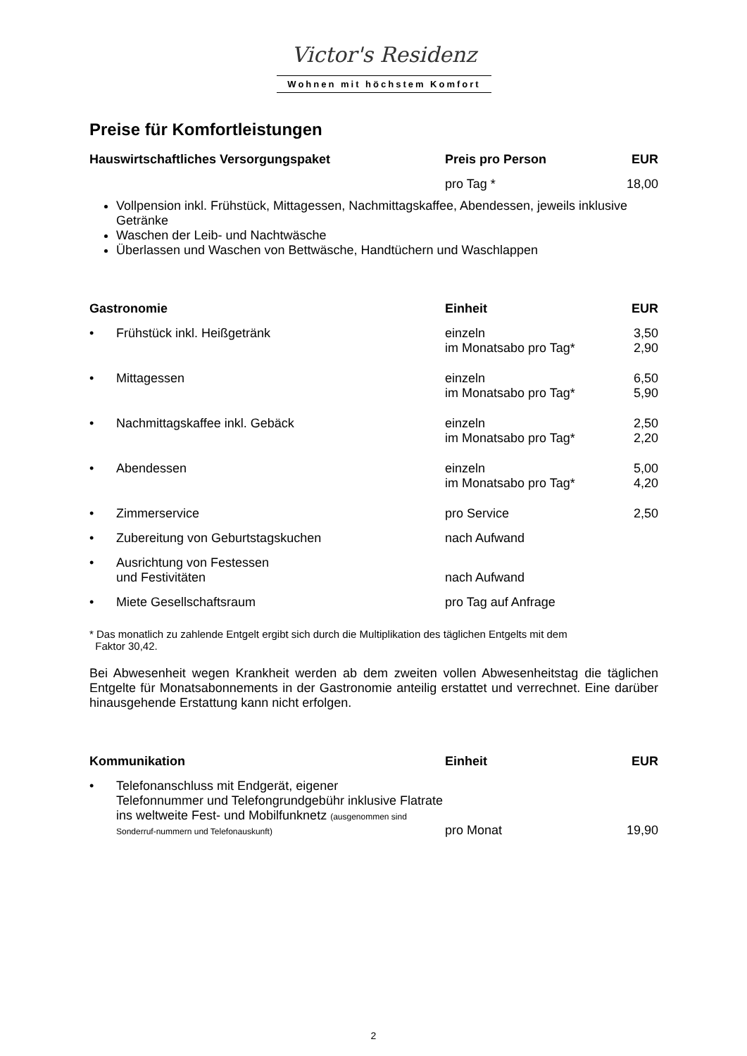Victor's Residenz
Wohnen mit höchstem Komfort
Preise für Komfortleistungen
| Hauswirtschaftliches Versorgungspaket | Preis pro Person | EUR |
| --- | --- | --- |
| | pro Tag * | 18,00 |
Vollpension inkl. Frühstück, Mittagessen, Nachmittagskaffee, Abendessen, jeweils inklusive Getränke
Waschen der Leib- und Nachtwäsche
Überlassen und Waschen von Bettwäsche, Handtüchern und Waschlappen
| Gastronomie | Einheit | EUR |
| --- | --- | --- |
| • Frühstück inkl. Heißgetränk | einzeln im Monatsabo pro Tag* | 3,50 2,90 |
| • Mittagessen | einzeln im Monatsabo pro Tag* | 6,50 5,90 |
| • Nachmittagskaffee inkl. Gebäck | einzeln im Monatsabo pro Tag* | 2,50 2,20 |
| • Abendessen | einzeln im Monatsabo pro Tag* | 5,00 4,20 |
| • Zimmerservice | pro Service | 2,50 |
| • Zubereitung von Geburtstagskuchen | nach Aufwand | |
| • Ausrichtung von Festessen und Festivitäten | nach Aufwand | |
| • Miete Gesellschaftsraum | pro Tag auf Anfrage | |
* Das monatlich zu zahlende Entgelt ergibt sich durch die Multiplikation des täglichen Entgelts mit dem
Faktor 30,42.
Bei Abwesenheit wegen Krankheit werden ab dem zweiten vollen Abwesenheitstag die täglichen Entgelte für Monatsabonnements in der Gastronomie anteilig erstattet und verrechnet. Eine darüber hinausgehende Erstattung kann nicht erfolgen.
| Kommunikation | Einheit | EUR |
| --- | --- | --- |
| • Telefonanschluss mit Endgerät, eigener Telefonnummer und Telefongrundgebühr inklusive Flatrate ins weltweite Fest- und Mobilfunknetz (ausgenommen sind Sonderruf-nummern und Telefonauskunft) | pro Monat | 19,90 |
2